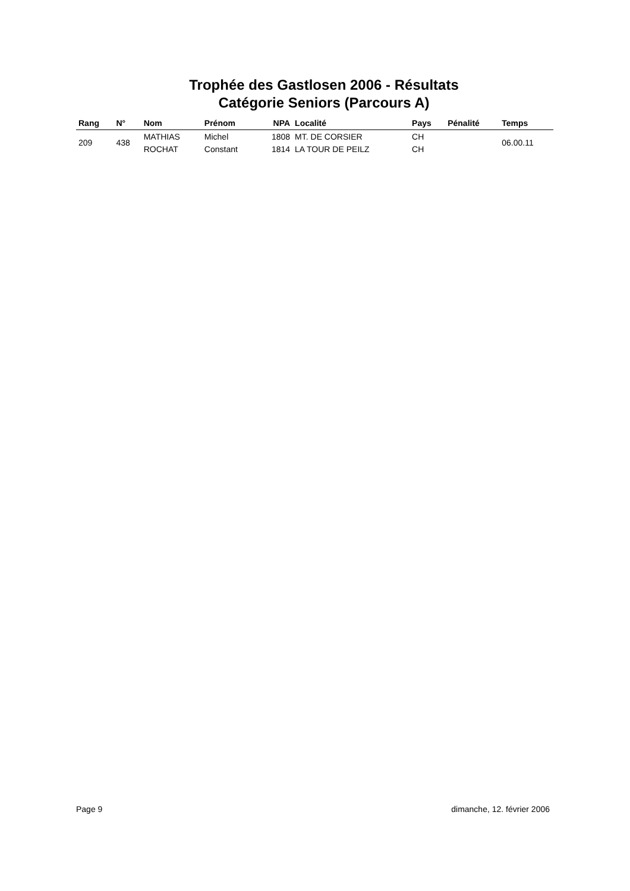Trophée des Gastlosen 2006 - Résultats
Catégorie Seniors (Parcours A)
| Rang | N° | Nom | Prénom | NPA | Localité | Pays | Pénalité | Temps |
| --- | --- | --- | --- | --- | --- | --- | --- | --- |
| 209 | 438 | MATHIAS | Michel | 1808 | MT. DE CORSIER | CH | | 06.00.11 |
| | | ROCHAT | Constant | 1814 | LA TOUR DE PEILZ | CH | | |
Page 9 dimanche, 12. février 2006